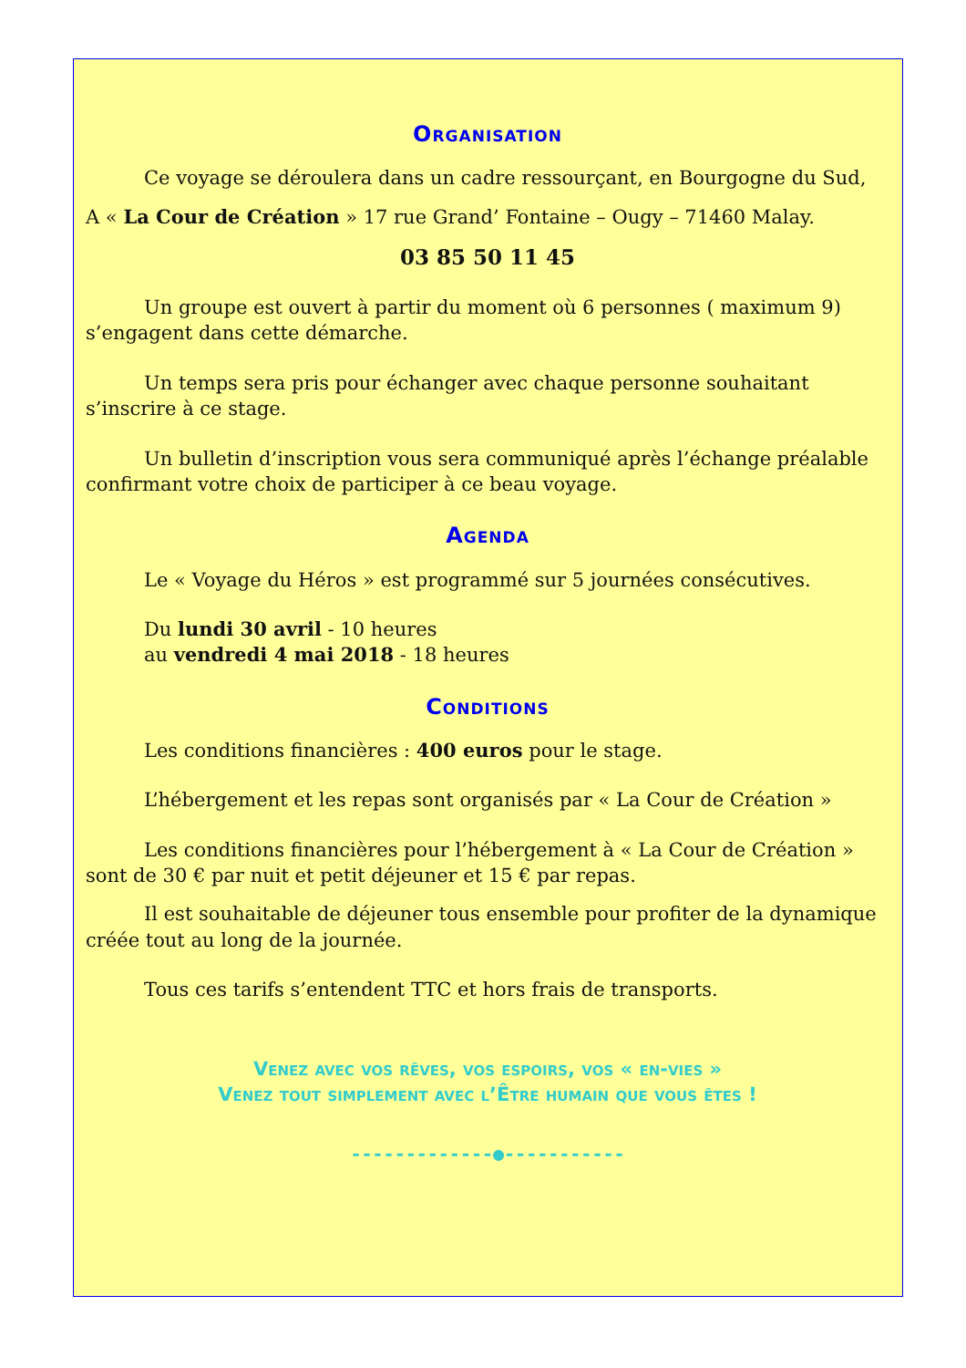Organisation
Ce voyage se déroulera dans un cadre ressourçant, en Bourgogne du Sud,
A « La Cour de Création » 17 rue Grand’ Fontaine – Ougy – 71460 Malay.
03 85 50 11 45
Un groupe est ouvert à partir du moment où 6 personnes ( maximum 9) s’engagent dans cette démarche.
Un temps sera pris pour échanger avec chaque personne souhaitant s’inscrire à ce stage.
Un bulletin d’inscription vous sera communiqué après l’échange préalable confirmant votre choix de participer à ce beau voyage.
Agenda
Le « Voyage du Héros » est programmé sur 5 journées consécutives.
Du lundi 30 avril - 10 heures
au vendredi 4 mai 2018 - 18 heures
Conditions
Les conditions financières : 400 euros pour le stage.
L’hébergement et les repas sont organisés par « La Cour de Création »
Les conditions financières pour l’hébergement à « La Cour de Création » sont de 30 € par nuit et petit déjeuner et 15 € par repas.
Il est souhaitable de déjeuner tous ensemble pour profiter de la dynamique créée tout au long de la journée.
Tous ces tarifs s’entendent TTC et hors frais de transports.
Venez avec vos rêves, vos espoirs, vos « en-vies »
Venez tout simplement avec l’Être humain que vous êtes !
-------------●-----------